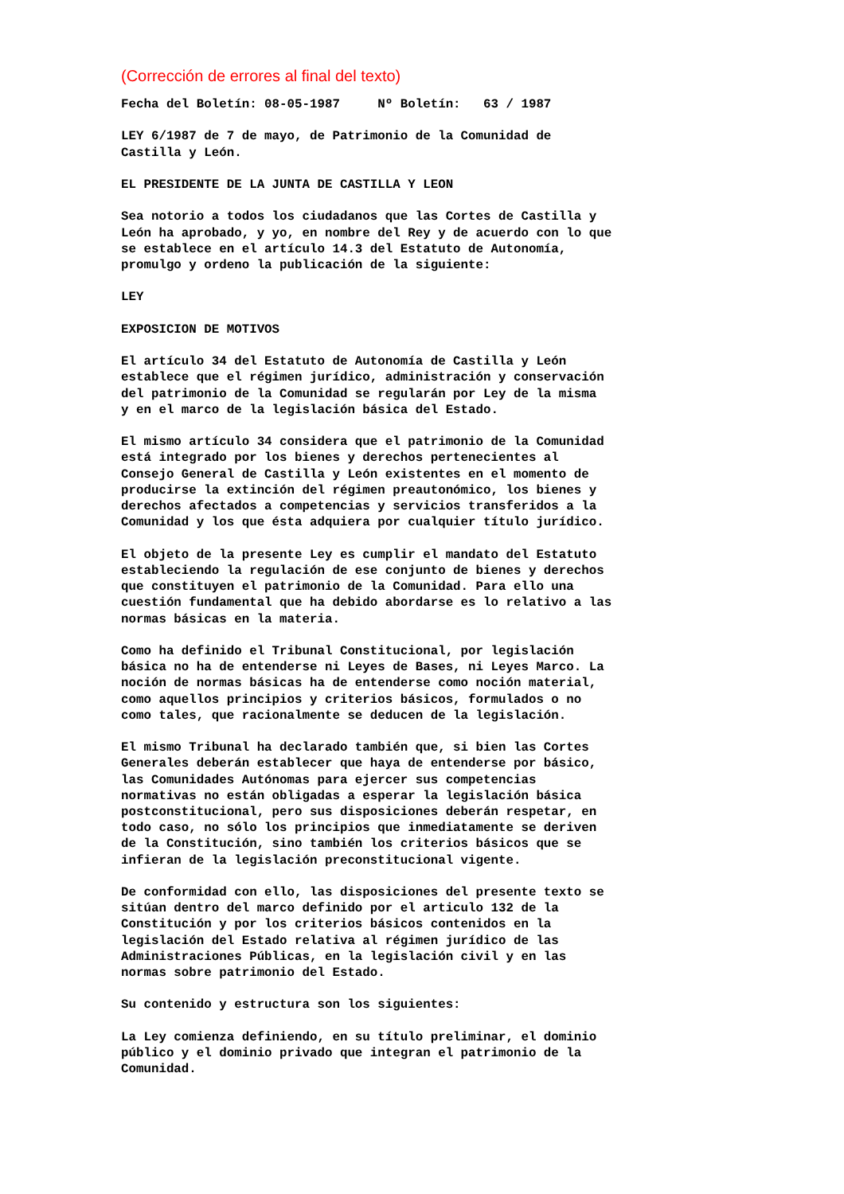(Corrección de errores al final del texto)
Fecha del Boletín: 08-05-1987     Nº Boletín:   63 / 1987

LEY 6/1987 de 7 de mayo, de Patrimonio de la Comunidad de
Castilla y León.

EL PRESIDENTE DE LA JUNTA DE CASTILLA Y LEON

Sea notorio a todos los ciudadanos que las Cortes de Castilla y
León ha aprobado, y yo, en nombre del Rey y de acuerdo con lo que
se establece en el artículo 14.3 del Estatuto de Autonomía,
promulgo y ordeno la publicación de la siguiente:

LEY

EXPOSICION DE MOTIVOS

El artículo 34 del Estatuto de Autonomía de Castilla y León
establece que el régimen jurídico, administración y conservación
del patrimonio de la Comunidad se regularán por Ley de la misma
y en el marco de la legislación básica del Estado.

El mismo artículo 34 considera que el patrimonio de la Comunidad
está integrado por los bienes y derechos pertenecientes al
Consejo General de Castilla y León existentes en el momento de
producirse la extinción del régimen preautonómico, los bienes y
derechos afectados a competencias y servicios transferidos a la
Comunidad y los que ésta adquiera por cualquier título jurídico.

El objeto de la presente Ley es cumplir el mandato del Estatuto
estableciendo la regulación de ese conjunto de bienes y derechos
que constituyen el patrimonio de la Comunidad. Para ello una
cuestión fundamental que ha debido abordarse es lo relativo a las
normas básicas en la materia.

Como ha definido el Tribunal Constitucional, por legislación
básica no ha de entenderse ni Leyes de Bases, ni Leyes Marco. La
noción de normas básicas ha de entenderse como noción material,
como aquellos principios y criterios básicos, formulados o no
como tales, que racionalmente se deducen de la legislación.

El mismo Tribunal ha declarado también que, si bien las Cortes
Generales deberán establecer que haya de entenderse por básico,
las Comunidades Autónomas para ejercer sus competencias
normativas no están obligadas a esperar la legislación básica
postconstitucional, pero sus disposiciones deberán respetar, en
todo caso, no sólo los principios que inmediatamente se deriven
de la Constitución, sino también los criterios básicos que se
infieran de la legislación preconstitucional vigente.

De conformidad con ello, las disposiciones del presente texto se
sitúan dentro del marco definido por el articulo 132 de la
Constitución y por los criterios básicos contenidos en la
legislación del Estado relativa al régimen jurídico de las
Administraciones Públicas, en la legislación civil y en las
normas sobre patrimonio del Estado.

Su contenido y estructura son los siguientes:

La Ley comienza definiendo, en su título preliminar, el dominio
público y el dominio privado que integran el patrimonio de la
Comunidad.